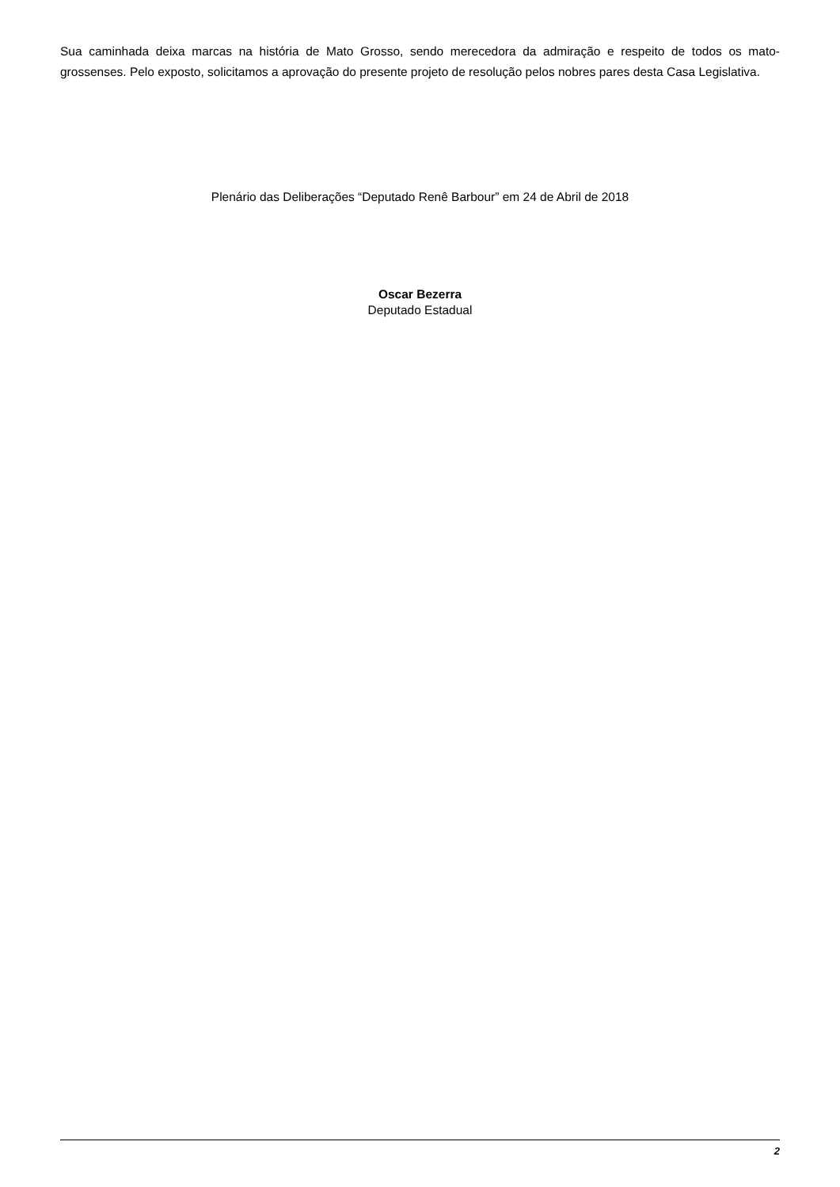Sua caminhada deixa marcas na história de Mato Grosso, sendo merecedora da admiração e respeito de todos os mato-grossenses. Pelo exposto, solicitamos a aprovação do presente projeto de resolução pelos nobres pares desta Casa Legislativa.
Plenário das Deliberações “Deputado Renê Barbour” em 24 de Abril de 2018
Oscar Bezerra
Deputado Estadual
2